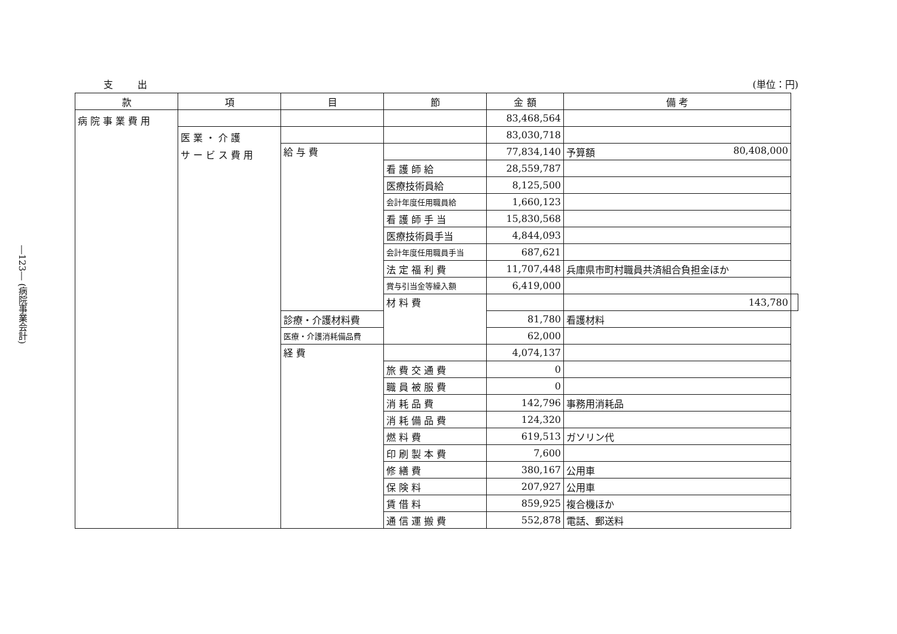―123― (病院事業会計)
支 出 (単位：円)
| 款 | 項 | 目 | 節 | 金 額 | 備 考 | |
| --- | --- | --- | --- | --- | --- | --- |
| 病 院 事 業 費 用 | | | | 83,468,564 | | |
| | 医 業 ・ 介 護 サ ー ビ ス 費 用 | | | 83,030,718 | | |
| | | 給 与 費 | | 77,834,140 | 予算額 80,408,000 | |
| | | | 看 護 師 給 | 28,559,787 | | |
| | | | 医療技術員給 | 8,125,500 | | |
| | | | 会計年度任用職員給 | 1,660,123 | | |
| | | | 看 護 師 手 当 | 15,830,568 | | |
| | | | 医療技術員手当 | 4,844,093 | | |
| | | | 会計年度任用職員手当 | 687,621 | | |
| | | | 法 定 福 利 費 | 11,707,448 | 兵庫県市町村職員共済組合負担金ほか | |
| | | | 賞与引当金等繰入額 | 6,419,000 | | |
| | | | 材 料 費 | | 143,780 | |
| | | 診療・介護材料費 | | 81,780 | 看護材料 | |
| | | 医療・介護消耗備品費 | | 62,000 | | |
| | | 経 費 | | 4,074,137 | | |
| | | | 旅 費 交 通 費 | 0 | | |
| | | | 職 員 被 服 費 | 0 | | |
| | | | 消 耗 品 費 | 142,796 | 事務用消耗品 | |
| | | | 消 耗 備 品 費 | 124,320 | | |
| | | | 燃 料 費 | 619,513 | ガソリン代 | |
| | | | 印 刷 製 本 費 | 7,600 | | |
| | | | 修 繕 費 | 380,167 | 公用車 | |
| | | | 保 険 料 | 207,927 | 公用車 | |
| | | | 賃 借 料 | 859,925 | 複合機ほか | |
| | | | 通 信 運 搬 費 | 552,878 | 電話、郵送料 | |